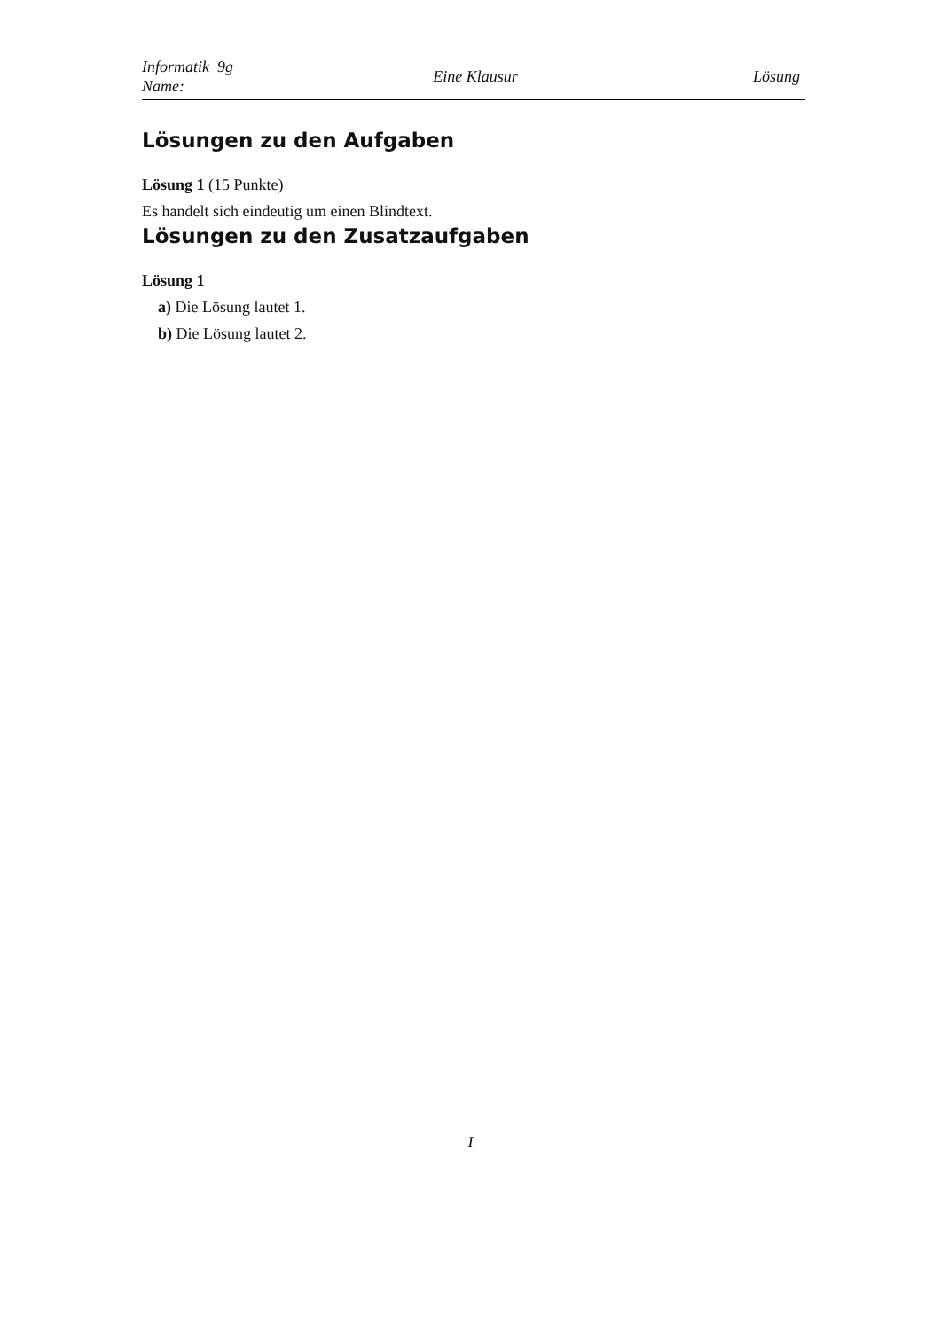Informatik 9g
Name:
Eine Klausur Lösung
Lösungen zu den Aufgaben
Lösung 1 (15 Punkte)
Es handelt sich eindeutig um einen Blindtext.
Lösungen zu den Zusatzaufgaben
Lösung 1
a) Die Lösung lautet 1.
b) Die Lösung lautet 2.
I